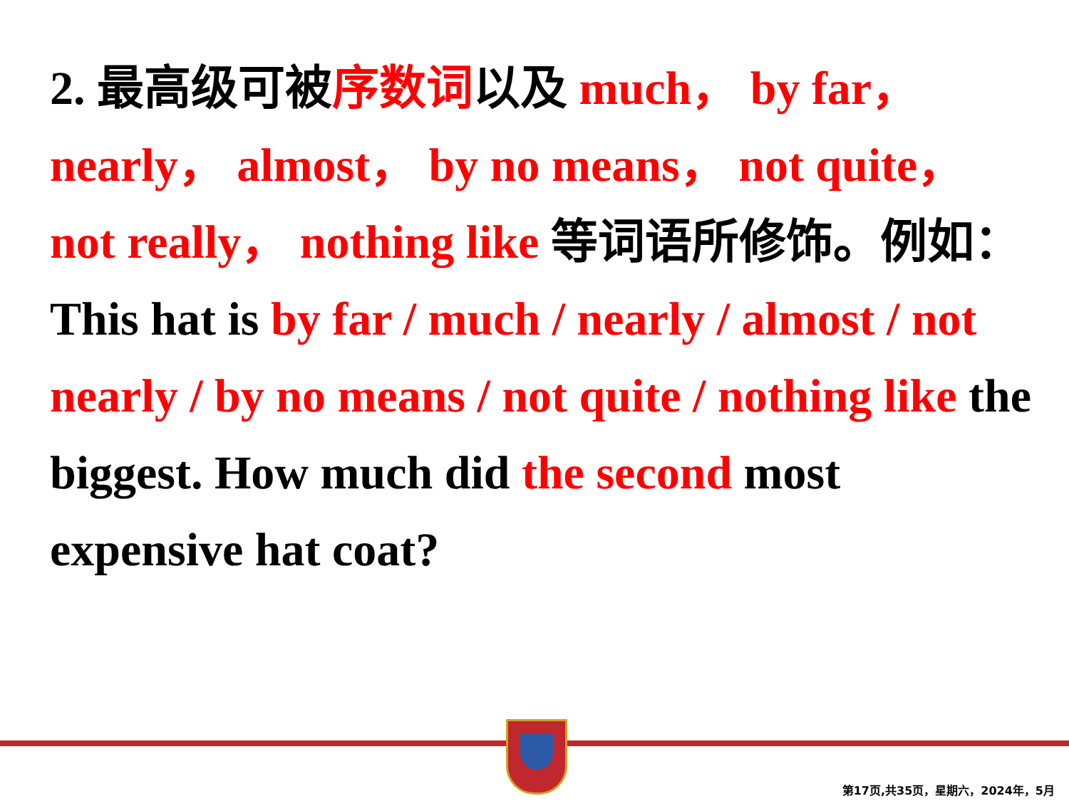2. 最高级可被序数词以及 much， by far， nearly， almost， by no means， not quite， not really， nothing like 等词语所修饰。例如：
This hat is by far / much / nearly / almost / not nearly / by no means / not quite / nothing like the biggest. How much did the second most expensive hat coat?
第17页,共35页，星期六，2024年，5月